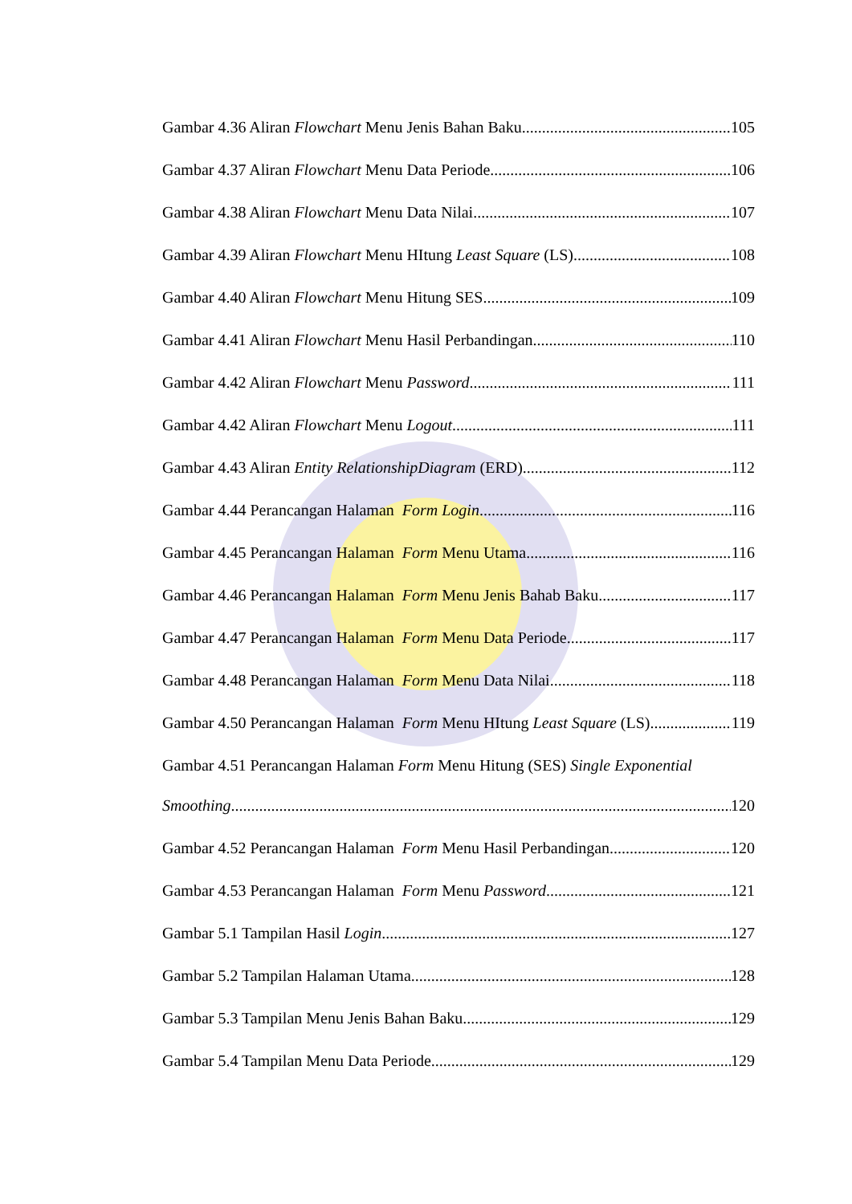Gambar 4.36 Aliran Flowchart Menu Jenis Bahan Baku 105
Gambar 4.37 Aliran Flowchart Menu Data Periode 106
Gambar 4.38 Aliran Flowchart Menu Data Nilai 107
Gambar 4.39 Aliran Flowchart Menu HItung Least Square (LS) 108
Gambar 4.40 Aliran Flowchart Menu Hitung SES 109
Gambar 4.41 Aliran Flowchart Menu Hasil Perbandingan 110
Gambar 4.42 Aliran Flowchart Menu Password 111
Gambar 4.42 Aliran Flowchart Menu Logout 111
Gambar 4.43 Aliran Entity RelationshipDiagram (ERD) 112
Gambar 4.44 Perancangan Halaman Form Login 116
Gambar 4.45 Perancangan Halaman Form Menu Utama 116
Gambar 4.46 Perancangan Halaman Form Menu Jenis Bahab Baku 117
Gambar 4.47 Perancangan Halaman Form Menu Data Periode 117
Gambar 4.48 Perancangan Halaman Form Menu Data Nilai 118
Gambar 4.50 Perancangan Halaman Form Menu HItung Least Square (LS) 119
Gambar 4.51 Perancangan Halaman Form Menu Hitung (SES) Single Exponential
Smoothing 120
Gambar 4.52 Perancangan Halaman Form Menu Hasil Perbandingan 120
Gambar 4.53 Perancangan Halaman Form Menu Password 121
Gambar 5.1 Tampilan Hasil Login 127
Gambar 5.2 Tampilan Halaman Utama 128
Gambar 5.3 Tampilan Menu Jenis Bahan Baku 129
Gambar 5.4 Tampilan Menu Data Periode 129